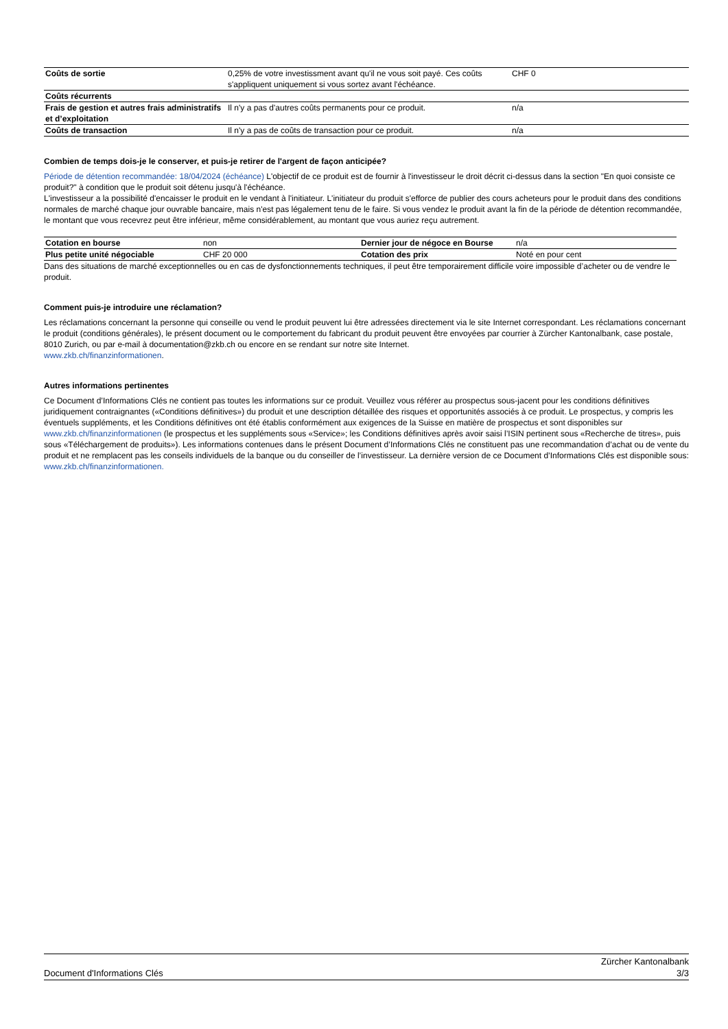| Coûts de sortie | 0,25% de votre investissment avant qu'il ne vous soit payé. Ces coûts s'appliquent uniquement si vous sortez avant l'échéance. | CHF 0 |
| Coûts récurrents | | |
| Frais de gestion et autres frais administratifs et d’exploitation | Il n'y a pas d'autres coûts permanents pour ce produit. | n/a |
| Coûts de transaction | Il n'y a pas de coûts de transaction pour ce produit. | n/a |
Combien de temps dois-je le conserver, et puis-je retirer de l'argent de façon anticipée?
Période de détention recommandée: 18/04/2024 (échéance) L'objectif de ce produit est de fournir à l'investisseur le droit décrit ci-dessus dans la section "En quoi consiste ce produit?" à condition que le produit soit détenu jusqu'à l'échéance.
L'investisseur a la possibilité d'encaisser le produit en le vendant à l'initiateur. L'initiateur du produit s'efforce de publier des cours acheteurs pour le produit dans des conditions normales de marché chaque jour ouvrable bancaire, mais n'est pas légalement tenu de le faire. Si vous vendez le produit avant la fin de la période de détention recommandée, le montant que vous recevrez peut être inférieur, même considérablement, au montant que vous auriez reçu autrement.
| Cotation en bourse | non | Dernier jour de négoce en Bourse | n/a |
| Plus petite unité négociable | CHF 20 000 | Cotation des prix | Noté en pour cent |
Dans des situations de marché exceptionnelles ou en cas de dysfonctionnements techniques, il peut être temporairement difficile voire impossible d’acheter ou de vendre le produit.
Comment puis-je introduire une réclamation?
Les réclamations concernant la personne qui conseille ou vend le produit peuvent lui être adressées directement via le site Internet correspondant. Les réclamations concernant le produit (conditions générales), le présent document ou le comportement du fabricant du produit peuvent être envoyées par courrier à Zürcher Kantonalbank, case postale, 8010 Zurich, ou par e-mail à documentation@zkb.ch ou encore en se rendant sur notre site Internet.
www.zkb.ch/finanzinformationen.
Autres informations pertinentes
Ce Document d’Informations Clés ne contient pas toutes les informations sur ce produit. Veuillez vous référer au prospectus sous-jacent pour les conditions définitives juridiquement contraignantes («Conditions définitives») du produit et une description détaillée des risques et opportunités associés à ce produit. Le prospectus, y compris les éventuels suppléments, et les Conditions définitives ont été établis conformément aux exigences de la Suisse en matière de prospectus et sont disponibles sur www.zkb.ch/finanzinformationen (le prospectus et les suppléments sous «Service»; les Conditions définitives après avoir saisi l’ISIN pertinent sous «Recherche de titres», puis sous «Téléchargement de produits»). Les informations contenues dans le présent Document d’Informations Clés ne constituent pas une recommandation d’achat ou de vente du produit et ne remplacent pas les conseils individuels de la banque ou du conseiller de l’investisseur. La dernière version de ce Document d’Informations Clés est disponible sous: www.zkb.ch/finanzinformationen.
Document d'Informations Clés Zürcher Kantonalbank
3/3